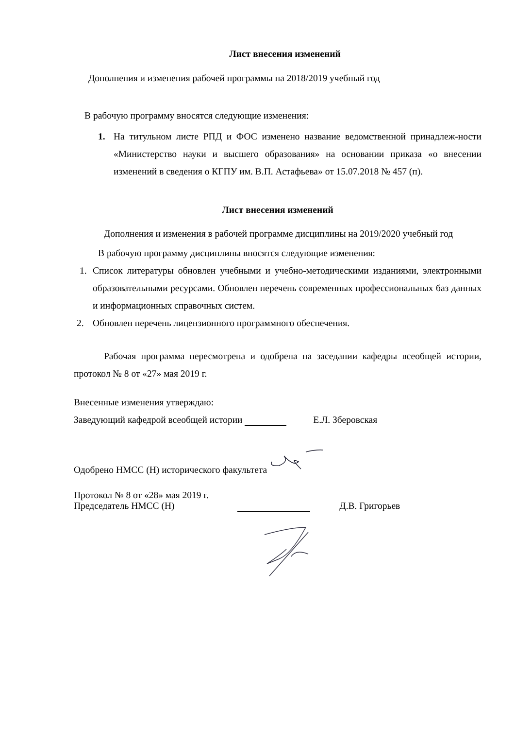Лист внесения изменений
Дополнения и изменения рабочей программы на 2018/2019 учебный год
В рабочую программу вносятся следующие изменения:
1. На титульном листе РПД и ФОС изменено название ведомственной принадлеж-ности «Министерство науки и высшего образования» на основании приказа «о внесении изменений в сведения о КГПУ им. В.П. Астафьева» от 15.07.2018 № 457 (п).
Лист внесения изменений
Дополнения и изменения в рабочей программе дисциплины на 2019/2020 учебный год
В рабочую программу дисциплины вносятся следующие изменения:
1. Список литературы обновлен учебными и учебно-методическими изданиями, электронными образовательными ресурсами. Обновлен перечень современных профессиональных баз данных и информационных справочных систем.
2. Обновлен перечень лицензионного программного обеспечения.
Рабочая программа пересмотрена и одобрена на заседании кафедры всеобщей истории, протокол № 8 от «27» мая 2019 г.
Внесенные изменения утверждаю:
Заведующий кафедрой всеобщей истории Е.Л. Зберовская
Одобрено НМСС (Н) исторического факультета
Протокол № 8 от «28» мая 2019 г.
Председатель НМСС (Н) Д.В. Григорьев